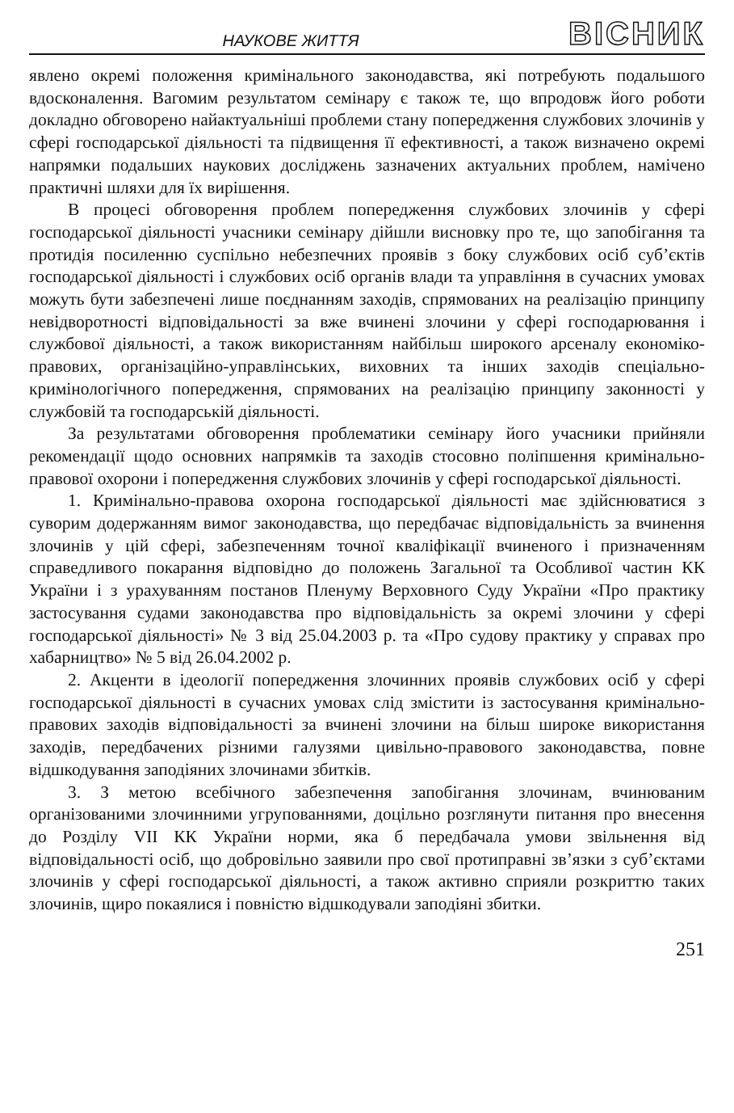НАУКОВЕ ЖИТТЯ
ВІСНИК
явлено окремі положення кримінального законодавства, які потребують подальшого вдосконалення. Вагомим результатом семінару є також те, що впродовж його роботи докладно обговорено найактуальніші проблеми стану попередження службових злочинів у сфері господарської діяльності та підвищення її ефективності, а також визначено окремі напрямки подальших наукових досліджень зазначених актуальних проблем, намічено практичні шляхи для їх вирішення.
В процесі обговорення проблем попередження службових злочинів у сфері господарської діяльності учасники семінару дійшли висновку про те, що запобігання та протидія посиленню суспільно небезпечних проявів з боку службових осіб суб’єктів господарської діяльності і службових осіб органів влади та управління в сучасних умовах можуть бути забезпечені лише поєднанням заходів, спрямованих на реалізацію принципу невідворотності відповідальності за вже вчинені злочини у сфері господарювання і службової діяльності, а також використанням найбільш широкого арсеналу економіко-правових, організаційно-управлінських, виховних та інших заходів спеціально-кримінологічного попередження, спрямованих на реалізацію принципу законності у службовій та господарській діяльності.
За результатами обговорення проблематики семінару його учасники прийняли рекомендації щодо основних напрямків та заходів стосовно поліпшення кримінально-правової охорони і попередження службових злочинів у сфері господарської діяльності.
1. Кримінально-правова охорона господарської діяльності має здійснюватися з суворим додержанням вимог законодавства, що передбачає відповідальність за вчинення злочинів у цій сфері, забезпеченням точної кваліфікації вчиненого і призначенням справедливого покарання відповідно до положень Загальної та Особливої частин КК України і з урахуванням постанов Пленуму Верховного Суду України «Про практику застосування судами законодавства про відповідальність за окремі злочини у сфері господарської діяльності» № 3 від 25.04.2003 р. та «Про судову практику у справах про хабарництво» № 5 від 26.04.2002 р.
2. Акценти в ідеології попередження злочинних проявів службових осіб у сфері господарської діяльності в сучасних умовах слід змістити із застосування кримінально-правових заходів відповідальності за вчинені злочини на більш широке використання заходів, передбачених різними галузями цивільно-правового законодавства, повне відшкодування заподіяних злочинами збитків.
3. З метою всебічного забезпечення запобігання злочинам, вчинюваним організованими злочинними угрупованнями, доцільно розглянути питання про внесення до Розділу VII КК України норми, яка б передбачала умови звільнення від відповідальності осіб, що добровільно заявили про свої протиправні зв’язки з суб’єктами злочинів у сфері господарської діяльності, а також активно сприяли розкриттю таких злочинів, щиро покаялися і повністю відшкодували заподіяні збитки.
251